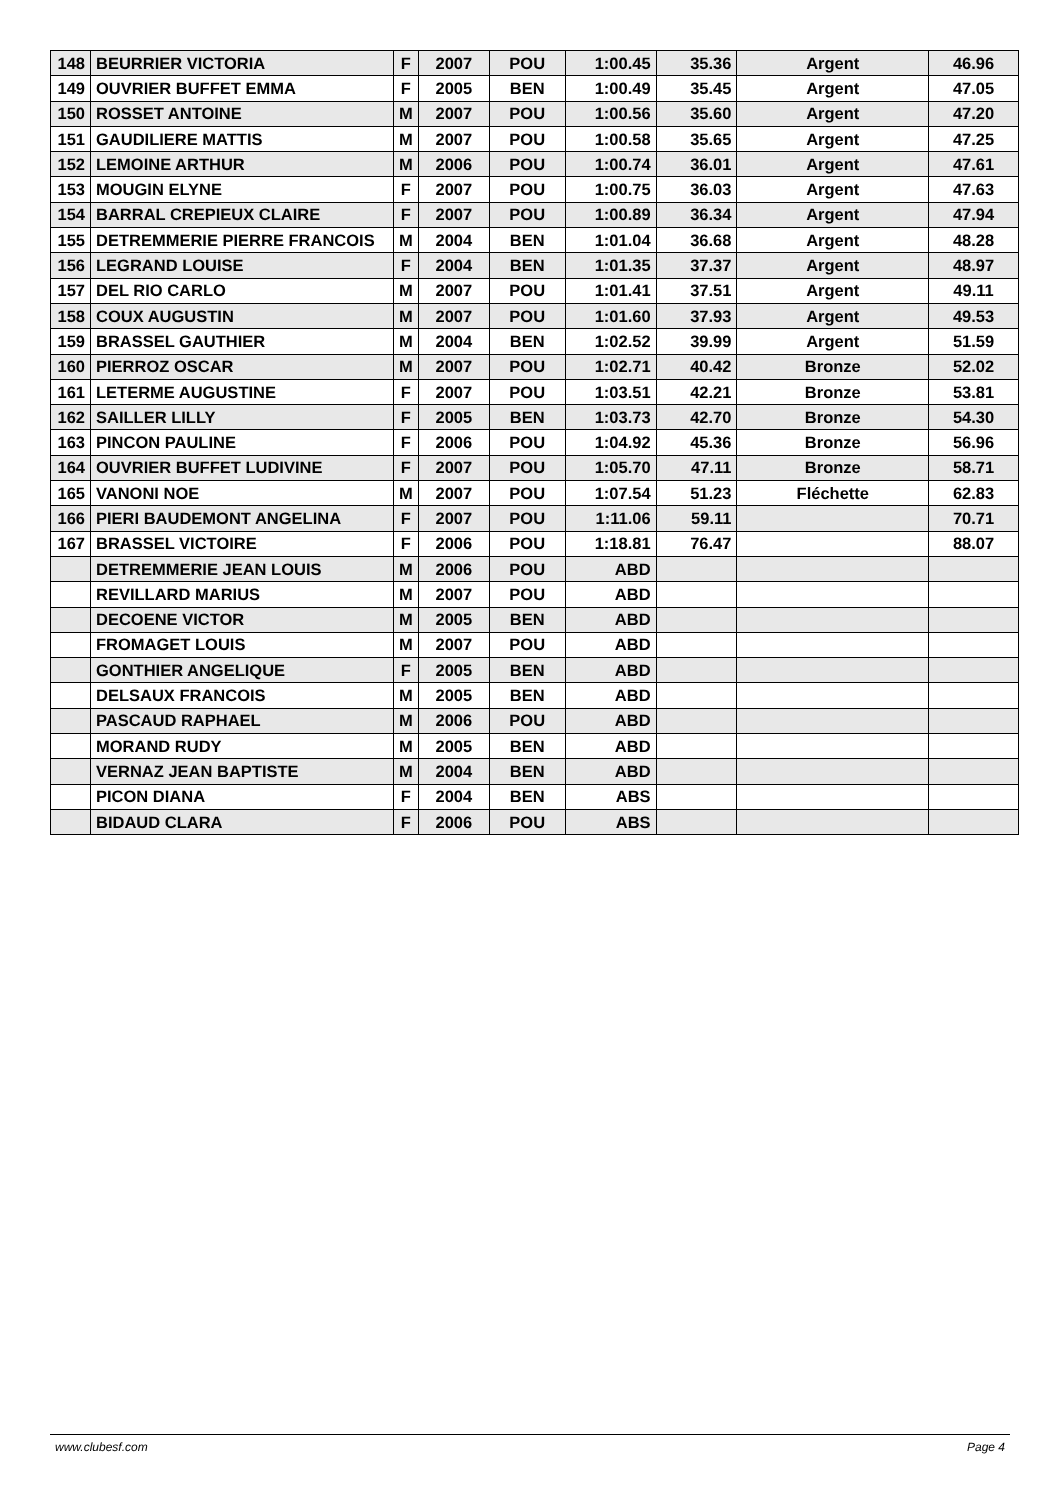| 148 | BEURRIER VICTORIA | F | 2007 | POU | 1:00.45 | 35.36 | Argent | 46.96 |
| 149 | OUVRIER BUFFET EMMA | F | 2005 | BEN | 1:00.49 | 35.45 | Argent | 47.05 |
| 150 | ROSSET ANTOINE | M | 2007 | POU | 1:00.56 | 35.60 | Argent | 47.20 |
| 151 | GAUDILIERE MATTIS | M | 2007 | POU | 1:00.58 | 35.65 | Argent | 47.25 |
| 152 | LEMOINE ARTHUR | M | 2006 | POU | 1:00.74 | 36.01 | Argent | 47.61 |
| 153 | MOUGIN ELYNE | F | 2007 | POU | 1:00.75 | 36.03 | Argent | 47.63 |
| 154 | BARRAL CREPIEUX CLAIRE | F | 2007 | POU | 1:00.89 | 36.34 | Argent | 47.94 |
| 155 | DETREMMERIE PIERRE FRANCOIS | M | 2004 | BEN | 1:01.04 | 36.68 | Argent | 48.28 |
| 156 | LEGRAND LOUISE | F | 2004 | BEN | 1:01.35 | 37.37 | Argent | 48.97 |
| 157 | DEL RIO CARLO | M | 2007 | POU | 1:01.41 | 37.51 | Argent | 49.11 |
| 158 | COUX AUGUSTIN | M | 2007 | POU | 1:01.60 | 37.93 | Argent | 49.53 |
| 159 | BRASSEL GAUTHIER | M | 2004 | BEN | 1:02.52 | 39.99 | Argent | 51.59 |
| 160 | PIERROZ OSCAR | M | 2007 | POU | 1:02.71 | 40.42 | Bronze | 52.02 |
| 161 | LETERME AUGUSTINE | F | 2007 | POU | 1:03.51 | 42.21 | Bronze | 53.81 |
| 162 | SAILLER LILLY | F | 2005 | BEN | 1:03.73 | 42.70 | Bronze | 54.30 |
| 163 | PINCON PAULINE | F | 2006 | POU | 1:04.92 | 45.36 | Bronze | 56.96 |
| 164 | OUVRIER BUFFET LUDIVINE | F | 2007 | POU | 1:05.70 | 47.11 | Bronze | 58.71 |
| 165 | VANONI NOE | M | 2007 | POU | 1:07.54 | 51.23 | Fléchette | 62.83 |
| 166 | PIERI BAUDEMONT ANGELINA | F | 2007 | POU | 1:11.06 | 59.11 | | 70.71 |
| 167 | BRASSEL VICTOIRE | F | 2006 | POU | 1:18.81 | 76.47 | | 88.07 |
| | DETREMMERIE JEAN LOUIS | M | 2006 | POU | ABD | | | |
| | REVILLARD MARIUS | M | 2007 | POU | ABD | | | |
| | DECOENE VICTOR | M | 2005 | BEN | ABD | | | |
| | FROMAGET LOUIS | M | 2007 | POU | ABD | | | |
| | GONTHIER ANGELIQUE | F | 2005 | BEN | ABD | | | |
| | DELSAUX FRANCOIS | M | 2005 | BEN | ABD | | | |
| | PASCAUD RAPHAEL | M | 2006 | POU | ABD | | | |
| | MORAND RUDY | M | 2005 | BEN | ABD | | | |
| | VERNAZ JEAN BAPTISTE | M | 2004 | BEN | ABD | | | |
| | PICON DIANA | F | 2004 | BEN | ABS | | | |
| | BIDAUD CLARA | F | 2006 | POU | ABS | | | |
www.clubesf.com Page 4